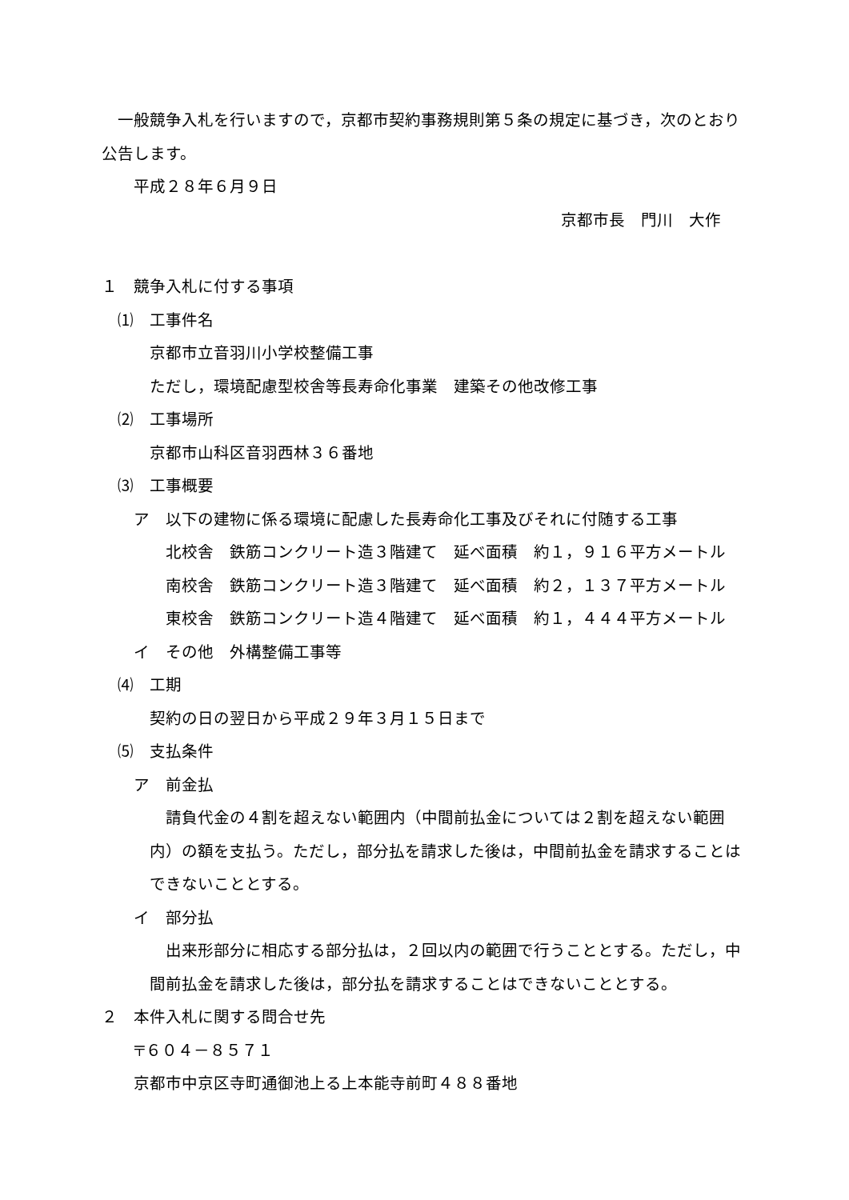一般競争入札を行いますので，京都市契約事務規則第５条の規定に基づき，次のとおり公告します。
平成２８年６月９日
京都市長　門川　大作
１　競争入札に付する事項
⑴　工事件名
京都市立音羽川小学校整備工事
ただし，環境配慮型校舎等長寿命化事業　建築その他改修工事
⑵　工事場所
京都市山科区音羽西林３６番地
⑶　工事概要
ア　以下の建物に係る環境に配慮した長寿命化工事及びそれに付随する工事
北校舎　鉄筋コンクリート造３階建て　延べ面積　約１，９１６平方メートル
南校舎　鉄筋コンクリート造３階建て　延べ面積　約２，１３７平方メートル
東校舎　鉄筋コンクリート造４階建て　延べ面積　約１，４４４平方メートル
イ　その他　外構整備工事等
⑷　工期
契約の日の翌日から平成２９年３月１５日まで
⑸　支払条件
ア　前金払
　請負代金の４割を超えない範囲内（中間前払金については２割を超えない範囲内）の額を支払う。ただし，部分払を請求した後は，中間前払金を請求することはできないこととする。
イ　部分払
　出来形部分に相応する部分払は，２回以内の範囲で行うこととする。ただし，中間前払金を請求した後は，部分払を請求することはできないこととする。
２　本件入札に関する問合せ先
〒６０４－８５７１
京都市中京区寺町通御池上る上本能寺前町４８８番地